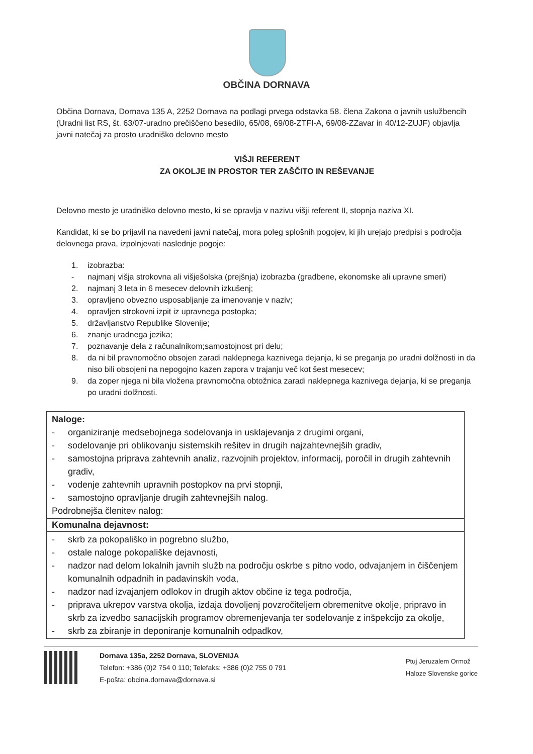OBČINA DORNAVA
Občina Dornava, Dornava 135 A, 2252 Dornava na podlagi prvega odstavka 58. člena Zakona o javnih uslužbencih (Uradni list RS, št. 63/07-uradno prečiščeno besedilo, 65/08, 69/08-ZTFI-A, 69/08-ZZavar in 40/12-ZUJF) objavlja javni natečaj za prosto uradniško delovno mesto
VIŠJI REFERENT
ZA OKOLJE IN PROSTOR TER ZAŠČITO IN REŠEVANJE
Delovno mesto je uradniško delovno mesto, ki se opravlja v nazivu višji referent II, stopnja naziva XI.
Kandidat, ki se bo prijavil na navedeni javni natečaj, mora poleg splošnih pogojev, ki jih urejajo predpisi s področja delovnega prava, izpolnjevati naslednje pogoje:
1. izobrazba:
- najmanj višja strokovna ali višješolska (prejšnja) izobrazba (gradbene, ekonomske ali upravne smeri)
2. najmanj 3 leta in 6 mesecev delovnih izkušenj;
3. opravljeno obvezno usposabljanje za imenovanje v naziv;
4. opravljen strokovni izpit iz upravnega postopka;
5. državljanstvo Republike Slovenije;
6. znanje uradnega jezika;
7. poznavanje dela z računalnikom;samostojnost pri delu;
8. da ni bil pravnomočno obsojen zaradi naklepnega kaznivega dejanja, ki se preganja po uradni dolžnosti in da niso bili obsojeni na nepogojno kazen zapora v trajanju več kot šest mesecev;
9. da zoper njega ni bila vložena pravnomočna obtožnica zaradi naklepnega kaznivega dejanja, ki se preganja po uradni dolžnosti.
| Naloge: - organiziranje medsebojnega sodelovanja in usklajevanja z drugimi organi, - sodelovanje pri oblikovanju sistemskih rešitev in drugih najzahtevnejših gradiv, - samostojna priprava zahtevnih analiz, razvojnih projektov, informacij, poročil in drugih zahtevnih gradiv, - vodenje zahtevnih upravnih postopkov na prvi stopnji, - samostojno opravljanje drugih zahtevnejših nalog. Podrobnejša členitev nalog: |
| Komunalna dejavnost: |
| - skrb za pokopališko in pogrebno službo, - ostale naloge pokopališke dejavnosti, - nadzor nad delom lokalnih javnih služb na področju oskrbe s pitno vodo, odvajanjem in čiščenjem komunalnih odpadnih in padavinskih voda, - nadzor nad izvajanjem odlokov in drugih aktov občine iz tega področja, - priprava ukrepov varstva okolja, izdaja dovoljenj povzročiteljem obremenitve okolje, pripravo in skrb za izvedbo sanacijskih programov obremenjevanja ter sodelovanje z inšpekcijo za okolje, - skrb za zbiranje in deponiranje komunalnih odpadkov, |
Dornava 135a, 2252 Dornava, SLOVENIJA
Telefon: +386 (0)2 754 0 110; Telefaks: +386 (0)2 755 0 791
E-pošta: obcina.dornava@dornava.si
Ptuj Jeruzalem Ormož
Haloze Slovenske gorice